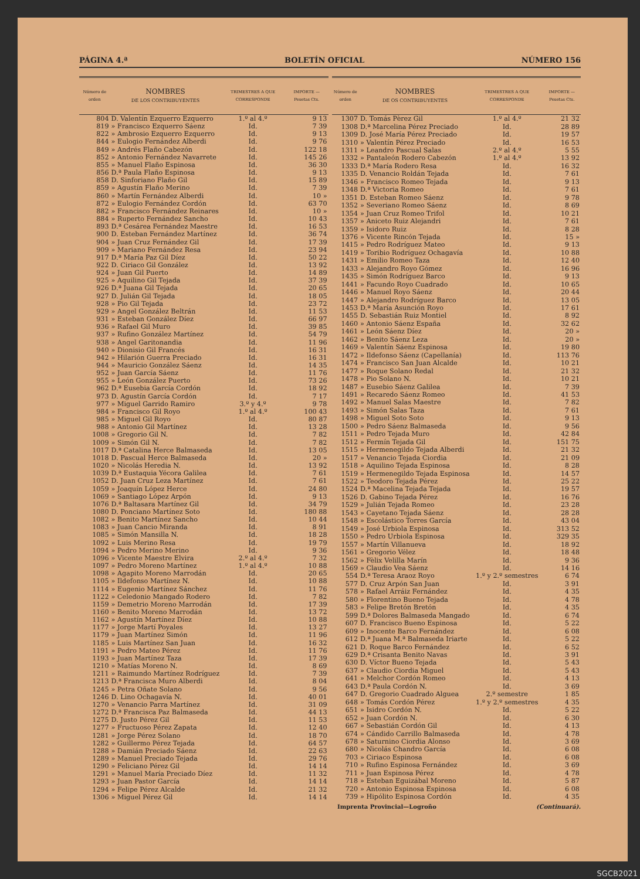PÁGINA 4.ª BOLETÍN OFICIAL NÚMERO 156
| Número de orden | NOMBRES DE LOS CONTRIBUYENTES | TRIMESTRES A QUE CORRESPONDE | IMPORTE — Pesetas Cts. |
| --- | --- | --- | --- |
| 804 | D. Valentín Ezquerro Ezquerro | 1.º al 4.º | 9 13 |
| 819 | » Francisco Ezquerro Sáenz | Id. | 7 39 |
| 822 | » Ambrosio Ezquerro Ezquerro | Id. | 9 13 |
| 844 | » Eulogio Fernández Alberdi | Id. | 9 76 |
| 849 | » Andrés Flaño Cabezón | Id. | 122 18 |
| 852 | » Antonio Fernández Navarrete | Id. | 145 26 |
| 855 | » Manuel Flaño Espinosa | Id. | 36 30 |
| 856 | D.ª Paula Flaño Espinosa | Id. | 9 13 |
| 858 | D. Sinforiano Flaño Gil | Id. | 15 89 |
| 859 | » Agustín Flaño Merino | Id. | 7 39 |
| 860 | » Martín Fernández Alberdi | Id. | 10 » |
| 872 | » Eulogio Fernández Cordón | Id. | 63 70 |
| 882 | » Francisco Fernández Reinares | Id. | 10 » |
| 884 | » Ruperto Fernández Sancho | Id. | 10 43 |
| 893 | D.ª Cesárea Fernández Maestre | Id. | 16 53 |
| 900 | D. Esteban Fernández Martínez | Id. | 36 74 |
| 904 | » Juan Cruz Fernández Gil | Id. | 17 39 |
| 909 | » Mariano Fernández Resa | Id. | 23 94 |
| 917 | D.ª María Paz Gil Díez | Id. | 50 22 |
| 922 | D. Ciriaco Gil González | Id. | 13 92 |
| 924 | » Juan Gil Puerto | Id. | 14 89 |
| 925 | » Aquilino Gil Tejada | Id. | 37 39 |
| 926 | D.ª Juana Gil Tejada | Id. | 20 65 |
| 927 | D. Julián Gil Tejada | Id. | 18 05 |
| 928 | » Pio Gil Tejada | Id. | 23 72 |
| 929 | » Angel González Beltrán | Id. | 11 53 |
| 931 | » Esteban González Díez | Id. | 66 97 |
| 936 | » Rafael Gil Muro | Id. | 39 85 |
| 937 | » Rufino González Martínez | Id. | 54 79 |
| 938 | » Angel Garitonandia | Id. | 11 96 |
| 940 | » Dionisio Gil Francés | Id. | 16 31 |
| 942 | » Hilarión Guerra Preciado | Id. | 16 31 |
| 944 | » Mauricio González Sáenz | Id. | 14 35 |
| 952 | » Juan García Sáenz | Id. | 11 76 |
| 955 | » León González Puerto | Id. | 73 26 |
| 962 | D.ª Eusebia García Cordón | Id. | 18 92 |
| 973 | D. Agustín García Cordón | Id. | 7 17 |
| 977 | » Miguel Garrido Ramiro | 3.º y 4.º | 9 78 |
| 984 | » Francisco Gil Royo | 1.º al 4.º | 100 43 |
| 985 | » Miguel Gil Royo | Id. | 80 87 |
| 988 | » Antonio Gil Martínez | Id. | 13 28 |
| 1008 | » Gregorio Gil N. | Id. | 7 82 |
| 1009 | » Simón Gil N. | Id. | 7 82 |
| 1017 | D.ª Catalina Herce Balmaseda | Id. | 13 05 |
| 1018 | D. Pascual Herce Balmaseda | Id. | 20 » |
| 1020 | » Nicolás Heredia N. | Id. | 13 92 |
| 1039 | D.ª Eustaquia Yécora Galilea | Id. | 7 61 |
| 1052 | D. Juan Cruz Leza Martínez | Id. | 7 61 |
| 1059 | » Joaquín López Herce | Id. | 24 80 |
| 1069 | » Santiago López Arpón | Id. | 9 13 |
| 1076 | D.ª Baltasara Martínez Gil | Id. | 34 79 |
| 1080 | D. Ponciano Martínez Soto | Id. | 180 88 |
| 1082 | » Benito Martínez Sancho | Id. | 10 44 |
| 1083 | » Juan Cancio Miranda | Id. | 8 91 |
| 1085 | » Simón Mansilla N. | Id. | 18 28 |
| 1092 | » Luis Merino Resa | Id. | 19 79 |
| 1094 | » Pedro Merino Merino | Id. | 9 36 |
| 1096 | » Vicente Maestre Elvira | 2.º al 4.º | 7 32 |
| 1097 | » Pedro Moreno Martínez | 1.º al 4.º | 10 88 |
| 1098 | » Agapito Moreno Marrodán | Id. | 20 65 |
| 1105 | » Ildefonso Martínez N. | Id. | 10 88 |
| 1114 | » Eugenio Martínez Sánchez | Id. | 11 76 |
| 1122 | » Celedonio Mangado Rodero | Id. | 7 82 |
| 1159 | » Demetrio Moreno Marrodán | Id. | 17 39 |
| 1160 | » Benito Moreno Marrodán | Id. | 13 72 |
| 1162 | » Agustín Martínez Díez | Id. | 10 88 |
| 1177 | » Jorge Martí Poyales | Id. | 13 27 |
| 1179 | » Juan Martínez Simón | Id. | 11 96 |
| 1185 | » Luis Martínez San Juan | Id. | 16 32 |
| 1191 | » Pedro Mateo Pérez | Id. | 11 76 |
| 1193 | » Juan Martínez Taza | Id. | 17 39 |
| 1210 | » Matías Moreno N. | Id. | 8 69 |
| 1211 | » Raimundo Martínez Rodríguez | Id. | 7 39 |
| 1213 | D.ª Francisca Muro Alberdi | Id. | 8 04 |
| 1245 | » Petra Oñate Solano | Id. | 9 56 |
| 1246 | D. Lino Ochagavía N. | Id. | 40 01 |
| 1270 | » Venancio Parra Martínez | Id. | 31 09 |
| 1272 | D.ª Francisca Paz Balmaseda | Id. | 44 13 |
| 1275 | D. Justo Pérez Gil | Id. | 11 53 |
| 1277 | » Fructuoso Pérez Zapata | Id. | 12 40 |
| 1281 | » Jorge Pérez Solano | Id. | 18 70 |
| 1282 | » Guillermo Pérez Tejada | Id. | 64 57 |
| 1288 | » Damián Preciado Sáenz | Id. | 22 63 |
| 1289 | » Manuel Preciado Tejada | Id. | 29 76 |
| 1290 | » Feliciano Pérez Gil | Id. | 14 14 |
| 1291 | » Manuel María Preciado Díez | Id. | 11 32 |
| 1293 | » Juan Pastor García | Id. | 14 14 |
| 1294 | » Felipe Pérez Alcalde | Id. | 21 32 |
| 1306 | » Miguel Pérez Gil | Id. | 14 14 |
| Número de orden | NOMBRES DE OS CONTRIBUYENTES | TRIMESTRES A QUE CORRESPONDE | IMPORTE — Pesetas Cts. |
| --- | --- | --- | --- |
| 1307 | D. Tomás Pèrez Gil | 1.º al 4.º | 21 32 |
| 1308 | D.ª Marcelina Pérez Preciado | Id. | 28 89 |
| 1309 | D. José María Pérez Preciado | Id. | 19 57 |
| 1310 | » Valentín Pérez Preciado | Id. | 16 53 |
| 1311 | » Leandro Pascual Salas | 2.º al 4.º | 5 55 |
| 1332 | » Pantaleón Rodero Cabezón | 1.º al 4.º | 13 92 |
| 1333 | D.ª María Rodero Resa | Id. | 16 32 |
| 1335 | D. Venancio Roldán Tejada | Id. | 7 61 |
| 1346 | » Francisco Romeo Tejada | Id. | 9 13 |
| 1348 | D.ª Victoria Romeo | Id. | 7 61 |
| 1351 | D. Esteban Romeo Sáenz | Id. | 9 78 |
| 1352 | » Severiano Romeo Sáenz | Id. | 8 69 |
| 1354 | » Juan Cruz Romeo Trifol | Id. | 10 21 |
| 1357 | » Aniceto Ruiz Alejandri | Id. | 7 61 |
| 1359 | » Isidoro Ruiz | Id. | 8 28 |
| 1376 | » Vicente Rincón Tejada | Id. | 15 » |
| 1415 | » Pedro Rodríguez Mateo | Id. | 9 13 |
| 1419 | » Toribio Rodríguez Ochagavía | Id. | 10 88 |
| 1431 | » Emilio Romeo Taza | Id. | 12 40 |
| 1433 | » Alejandro Royo Gómez | Id. | 16 96 |
| 1435 | » Simón Rodríguez Barco | Id. | 9 13 |
| 1441 | » Facundo Royo Cuadrado | Id. | 10 65 |
| 1446 | » Manuel Royo Sáenz | Id. | 20 44 |
| 1447 | » Alejandro Rodríguez Barco | Id. | 13 05 |
| 1453 | D.ª María Asunción Royo | Id. | 17 61 |
| 1455 | D. Sebastián Ruiz Montiel | Id. | 8 92 |
| 1460 | » Antonio Sáenz España | Id. | 32 62 |
| 1461 | » León Sáenz Díez | Id. | 20 » |
| 1462 | » Benito Sáenz Leza | Id. | 20 » |
| 1469 | » Valentín Sáenz Espinosa | Id. | 19 80 |
| 1472 | » Ildefonso Sáenz (Capellanía) | Id. | 113 76 |
| 1474 | » Francisco San Juan Alcalde | Id. | 10 21 |
| 1477 | » Roque Solano Redal | Id. | 21 32 |
| 1478 | » Pio Solano N. | Id. | 10 21 |
| 1487 | » Eusebio Sáenz Galilea | Id. | 7 39 |
| 1491 | » Recaredo Sáenz Romeo | Id. | 41 53 |
| 1492 | » Manuel Salas Maestre | Id. | 7 82 |
| 1493 | » Simón Salas Taza | Id. | 7 61 |
| 1498 | » Miguel Soto Soto | Id. | 9 13 |
| 1500 | » Pedro Sáenz Balmaseda | Id. | 9 56 |
| 1511 | » Pedro Tejada Muro | Id. | 42 84 |
| 1512 | » Fermín Tejada Gil | Id. | 151 75 |
| 1515 | » Hermenegildo Tejada Alberdi | Id. | 21 32 |
| 1517 | » Venancio Tejada Ciordia | Id. | 21 09 |
| 1518 | » Aquilino Tejada Espinosa | Id. | 8 28 |
| 1519 | » Hermenegildo Tejada Espinosa | Id. | 14 57 |
| 1522 | » Teodoro Tejada Pérez | Id. | 25 22 |
| 1524 | D.ª Macelina Tejada Tejada | Id. | 19 57 |
| 1526 | D. Gabino Tejada Pérez | Id. | 16 76 |
| 1529 | » Julián Tejada Romeo | Id. | 23 28 |
| 1543 | » Cayetano Tejada Sáenz | Id. | 28 28 |
| 1548 | » Escolástico Torres García | Id. | 43 04 |
| 1549 | » José Urbiola Espinosa | Id. | 313 52 |
| 1550 | » Pedro Urbiola Espinosa | Id. | 329 35 |
| 1557 | » Martín Villanueva | Id. | 18 92 |
| 1561 | » Gregorio Vélez | Id. | 18 48 |
| 1562 | » Fèlix Velilla Marín | Id. | 9 36 |
| 1569 | » Claudio Vea Sáenz | Id. | 14 16 |
| 554 | D.ª Teresa Araoz Royo | 1.º y 2.º semestres | 6 74 |
| 577 | D. Cruz Arpón San Juan | Id. | 3 91 |
| 578 | » Rafael Arráiz Fernández | Id. | 4 35 |
| 580 | » Florentino Bueno Tejada | Id. | 4 78 |
| 583 | » Felipe Bretón Bretón | Id. | 4 35 |
| 599 | D.ª Dolores Balmaseda Mangado | Id. | 6 74 |
| 607 | D. Francisco Bueno Espinosa | Id. | 5 22 |
| 609 | » Inocente Barco Fernández | Id. | 6 08 |
| 612 | D.ª Juana M.ª Balmaseda Iriarte | Id. | 5 22 |
| 621 | D. Roque Barco Fernández | Id. | 6 52 |
| 629 | D.ª Crisanta Benito Navas | Id. | 3 91 |
| 630 | D. Víctor Bueno Tejada | Id. | 5 43 |
| 637 | » Claudio Ciordia Miguel | Id. | 5 43 |
| 641 | » Melchor Cordón Romeo | Id. | 4 13 |
| 643 | D.ª Paula Cordón N. | Id. | 3 69 |
| 647 | D. Gregorio Cuadrado Alguea | 2.º semestre | 1 85 |
| 648 | » Tomás Cordón Pérez | 1.º y 2.º semestres | 4 35 |
| 651 | » Isidro Cordón N. | Id. | 5 22 |
| 652 | » Juan Cordón N. | Id. | 6 30 |
| 667 | » Sebastián Cordón Gil | Id. | 4 13 |
| 674 | » Cándido Carrillo Balmaseda | Id. | 4 78 |
| 678 | » Saturnino Ciordia Alonso | Id. | 3 69 |
| 680 | » Nicolás Chandro García | Id. | 6 08 |
| 703 | » Ciriaco Espinosa | Id. | 6 08 |
| 710 | » Rufino Espinosa Fernández | Id. | 3 69 |
| 711 | » Juan Espinosa Pérez | Id. | 4 78 |
| 718 | » Esteban Eguizábal Moreno | Id. | 5 87 |
| 720 | » Antonio Espinosa Espinosa | Id. | 6 08 |
| 739 | » Hipólito Espinosa Cordón | Id. | 4 35 |
Imprenta Provincial—Logroño (Continuará).
SGCB2021